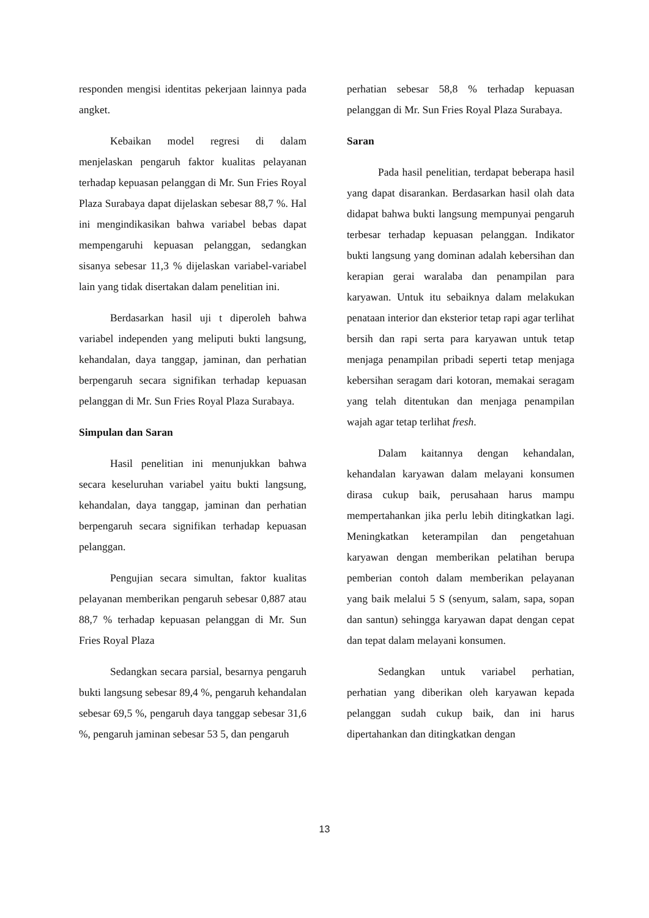responden mengisi identitas pekerjaan lainnya pada angket.
Kebaikan model regresi di dalam menjelaskan pengaruh faktor kualitas pelayanan terhadap kepuasan pelanggan di Mr. Sun Fries Royal Plaza Surabaya dapat dijelaskan sebesar 88,7 %. Hal ini mengindikasikan bahwa variabel bebas dapat mempengaruhi kepuasan pelanggan, sedangkan sisanya sebesar 11,3 % dijelaskan variabel-variabel lain yang tidak disertakan dalam penelitian ini.
Berdasarkan hasil uji t diperoleh bahwa variabel independen yang meliputi bukti langsung, kehandalan, daya tanggap, jaminan, dan perhatian berpengaruh secara signifikan terhadap kepuasan pelanggan di Mr. Sun Fries Royal Plaza Surabaya.
Simpulan dan Saran
Hasil penelitian ini menunjukkan bahwa secara keseluruhan variabel yaitu bukti langsung, kehandalan, daya tanggap, jaminan dan perhatian berpengaruh secara signifikan terhadap kepuasan pelanggan.
Pengujian secara simultan, faktor kualitas pelayanan memberikan pengaruh sebesar 0,887 atau 88,7 % terhadap kepuasan pelanggan di Mr. Sun Fries Royal Plaza
Sedangkan secara parsial, besarnya pengaruh bukti langsung sebesar 89,4 %, pengaruh kehandalan sebesar 69,5 %, pengaruh daya tanggap sebesar 31,6 %, pengaruh jaminan sebesar 53 5, dan pengaruh
perhatian sebesar 58,8 % terhadap kepuasan pelanggan di Mr. Sun Fries Royal Plaza Surabaya.
Saran
Pada hasil penelitian, terdapat beberapa hasil yang dapat disarankan. Berdasarkan hasil olah data didapat bahwa bukti langsung mempunyai pengaruh terbesar terhadap kepuasan pelanggan. Indikator bukti langsung yang dominan adalah kebersihan dan kerapian gerai waralaba dan penampilan para karyawan. Untuk itu sebaiknya dalam melakukan penataan interior dan eksterior tetap rapi agar terlihat bersih dan rapi serta para karyawan untuk tetap menjaga penampilan pribadi seperti tetap menjaga kebersihan seragam dari kotoran, memakai seragam yang telah ditentukan dan menjaga penampilan wajah agar tetap terlihat fresh.
Dalam kaitannya dengan kehandalan, kehandalan karyawan dalam melayani konsumen dirasa cukup baik, perusahaan harus mampu mempertahankan jika perlu lebih ditingkatkan lagi. Meningkatkan keterampilan dan pengetahuan karyawan dengan memberikan pelatihan berupa pemberian contoh dalam memberikan pelayanan yang baik melalui 5 S (senyum, salam, sapa, sopan dan santun) sehingga karyawan dapat dengan cepat dan tepat dalam melayani konsumen.
Sedangkan untuk variabel perhatian, perhatian yang diberikan oleh karyawan kepada pelanggan sudah cukup baik, dan ini harus dipertahankan dan ditingkatkan dengan
13